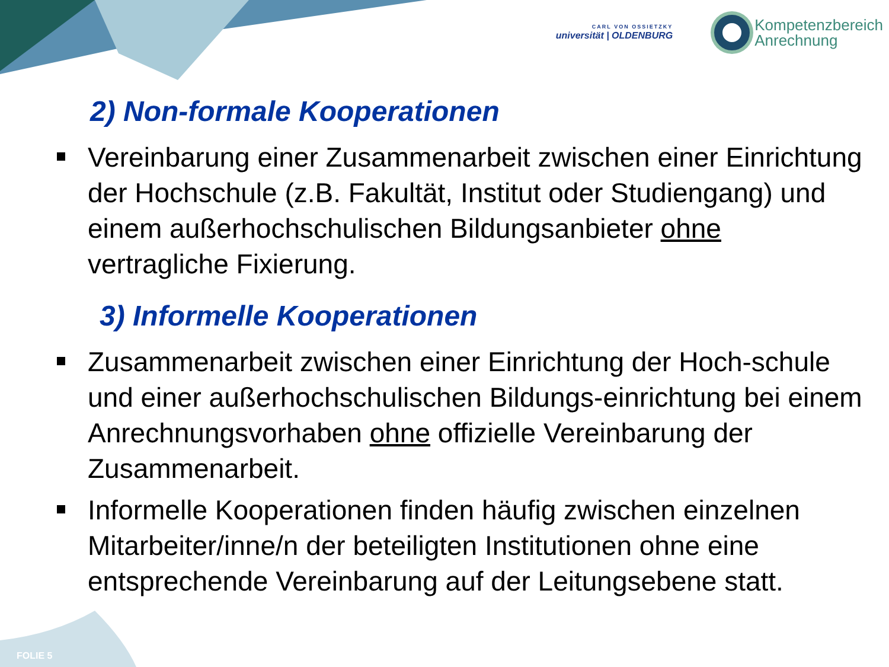CARL VON OSSIETZKY
universität | OLDENBURG
Kompetenzbereich
Anrechnung
2) Non-formale Kooperationen
Vereinbarung einer Zusammenarbeit zwischen einer Einrichtung der Hochschule (z.B. Fakultät, Institut oder Studiengang) und einem außerhochschulischen Bildungsanbieter ohne vertragliche Fixierung.
3) Informelle Kooperationen
Zusammenarbeit zwischen einer Einrichtung der Hoch-schule und einer außerhochschulischen Bildungs-einrichtung bei einem Anrechnungsvorhaben ohne offizielle Vereinbarung der Zusammenarbeit.
Informelle Kooperationen finden häufig zwischen einzelnen Mitarbeiter/inne/n der beteiligten Institutionen ohne eine entsprechende Vereinbarung auf der Leitungsebene statt.
FOLIE 5